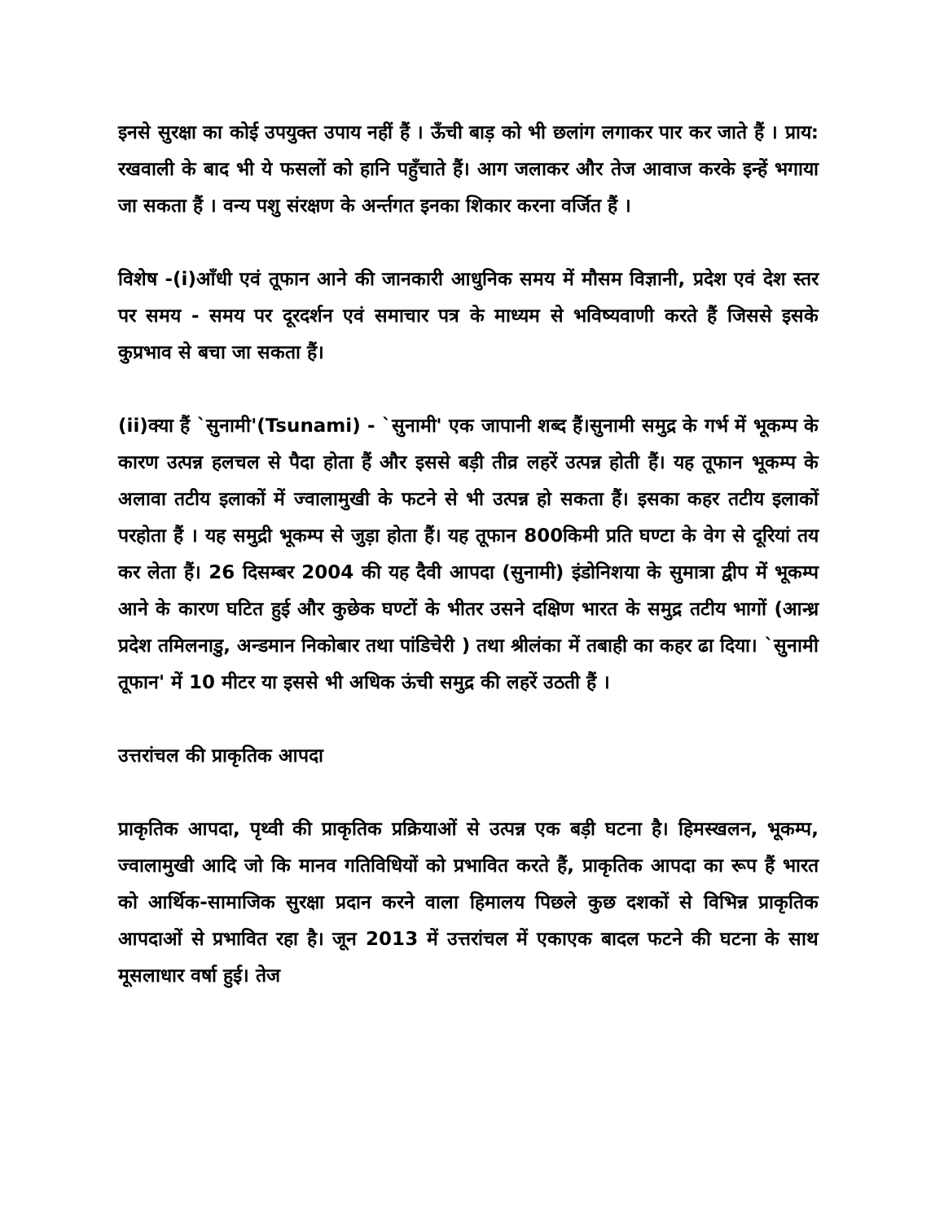इनसे सुरक्षा का कोई उपयुक्त उपाय नहीं हैं । ऊँची बाड़ को भी छलांग लगाकर पार कर जाते हैं । प्राय: रखवाली के बाद भी ये फसलों को हानि पहुँचाते हैं। आग जलाकर और तेज आवाज करके इन्हें भगाया जा सकता हैं । वन्य पशु संरक्षण के अर्न्तगत इनका शिकार करना वर्जित हैं ।
विशेष -(i)आँधी एवं तूफान आने की जानकारी आधुनिक समय में मौसम विज्ञानी, प्रदेश एवं देश स्तर पर समय - समय पर दूरदर्शन एवं समाचार पत्र के माध्यम से भविष्यवाणी करते हैं जिससे इसके कुप्रभाव से बचा जा सकता हैं।
(ii)क्या हैं `सुनामी'(Tsunami) - `सुनामी' एक जापानी शब्द हैं।सुनामी समुद्र के गर्भ में भूकम्प के कारण उत्पन्न हलचल से पैदा होता हैं और इससे बड़ी तीव्र लहरें उत्पन्न होती हैं। यह तूफान भूकम्प के अलावा तटीय इलाकों में ज्वालामुखी के फटने से भी उत्पन्न हो सकता हैं। इसका कहर तटीय इलाकों परहोता हैं । यह समुद्री भूकम्प से जुड़ा होता हैं। यह तूफान 800किमी प्रति घण्टा के वेग से दूरियां तय कर लेता हैं। 26 दिसम्बर 2004 की यह दैवी आपदा (सुनामी) इंडोनिशया के सुमात्रा द्वीप में भूकम्प आने के कारण घटित हुई और कुछेक घण्टों के भीतर उसने दक्षिण भारत के समुद्र तटीय भागों (आन्ध्र प्रदेश तमिलनाडु, अन्डमान निकोबार तथा पांडिचेरी ) तथा श्रीलंका में तबाही का कहर ढा दिया। `सुनामी तूफान' में 10 मीटर या इससे भी अधिक ऊंची समुद्र की लहरें उठती हैं ।
उत्तरांचल की प्राकृतिक आपदा
प्राकृतिक आपदा, पृथ्वी की प्राकृतिक प्रक्रियाओं से उत्पन्न एक बड़ी घटना है। हिमस्खलन, भूकम्प, ज्वालामुखी आदि जो कि मानव गतिविधियों को प्रभावित करते हैं, प्राकृतिक आपदा का रूप हैं भारत को आर्थिक-सामाजिक सुरक्षा प्रदान करने वाला हिमालय पिछले कुछ दशकों से विभिन्न प्राकृतिक आपदाओं से प्रभावित रहा है। जून 2013 में उत्तरांचल में एकाएक बादल फटने की घटना के साथ मूसलाधार वर्षा हुई। तेज